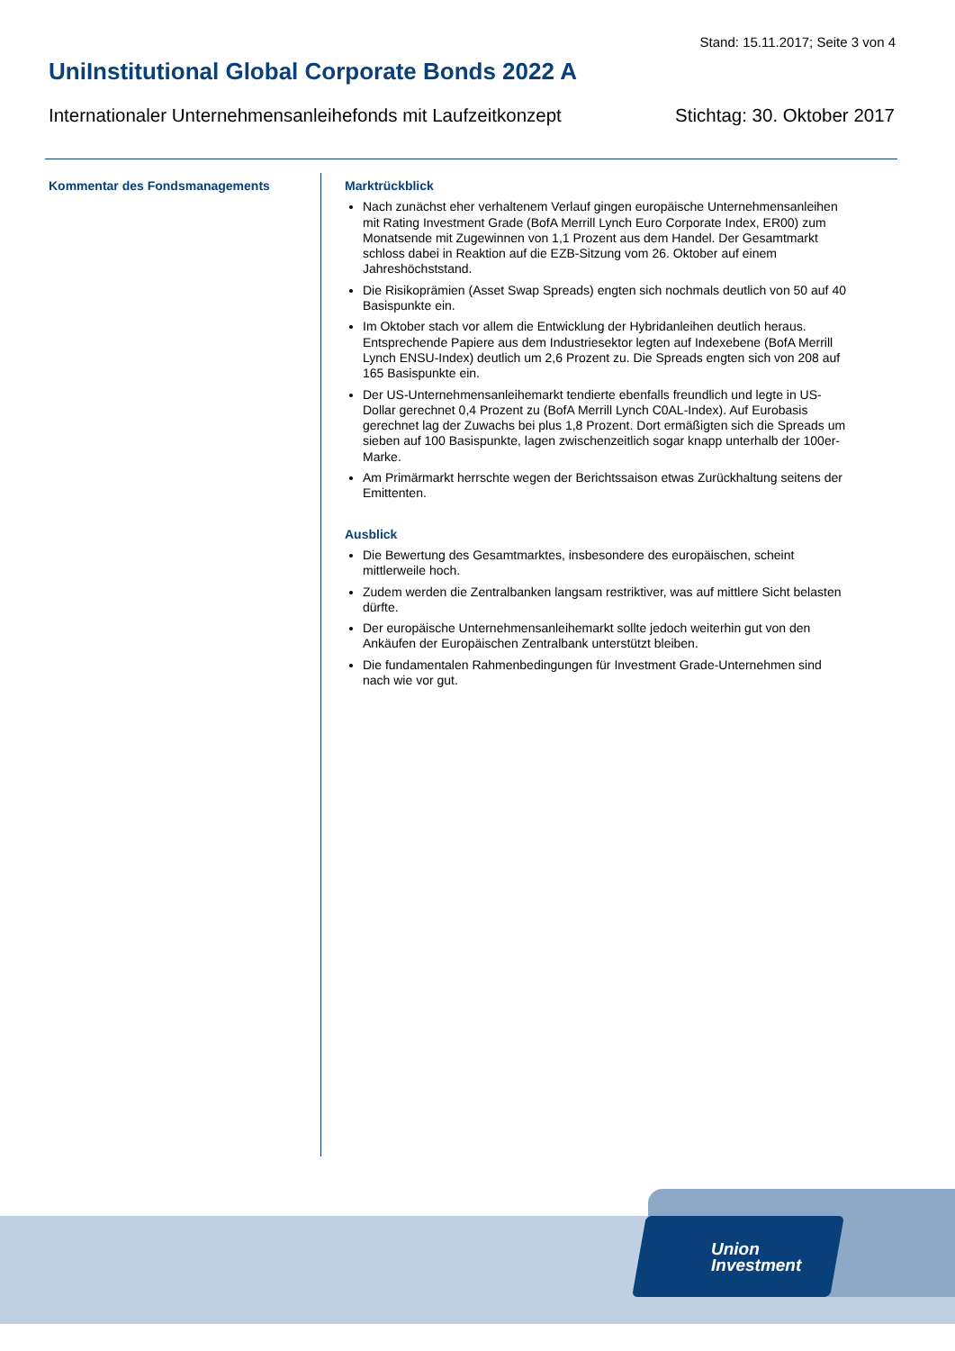Stand: 15.11.2017; Seite 3 von 4
UniInstitutional Global Corporate Bonds 2022 A
Internationaler Unternehmensanleihefonds mit Laufzeitkonzept Stichtag: 30. Oktober 2017
Kommentar des Fondsmanagements
Marktrückblick
Nach zunächst eher verhaltenem Verlauf gingen europäische Unternehmensanleihen mit Rating Investment Grade (BofA Merrill Lynch Euro Corporate Index, ER00) zum Monatsende mit Zugewinnen von 1,1 Prozent aus dem Handel. Der Gesamtmarkt schloss dabei in Reaktion auf die EZB-Sitzung vom 26. Oktober auf einem Jahreshöchststand.
Die Risikoprämien (Asset Swap Spreads) engten sich nochmals deutlich von 50 auf 40 Basispunkte ein.
Im Oktober stach vor allem die Entwicklung der Hybridanleihen deutlich heraus. Entsprechende Papiere aus dem Industriesektor legten auf Indexebene (BofA Merrill Lynch ENSU-Index) deutlich um 2,6 Prozent zu. Die Spreads engten sich von 208 auf 165 Basispunkte ein.
Der US-Unternehmensanleihemarkt tendierte ebenfalls freundlich und legte in US-Dollar gerechnet 0,4 Prozent zu (BofA Merrill Lynch C0AL-Index). Auf Eurobasis gerechnet lag der Zuwachs bei plus 1,8 Prozent. Dort ermäßigten sich die Spreads um sieben auf 100 Basispunkte, lagen zwischenzeitlich sogar knapp unterhalb der 100er-Marke.
Am Primärmarkt herrschte wegen der Berichtssaison etwas Zurückhaltung seitens der Emittenten.
Ausblick
Die Bewertung des Gesamtmarktes, insbesondere des europäischen, scheint mittlerweile hoch.
Zudem werden die Zentralbanken langsam restriktiver, was auf mittlere Sicht belasten dürfte.
Der europäische Unternehmensanleihemarkt sollte jedoch weiterhin gut von den Ankäufen der Europäischen Zentralbank unterstützt bleiben.
Die fundamentalen Rahmenbedingungen für Investment Grade-Unternehmen sind nach wie vor gut.
Union
Investment